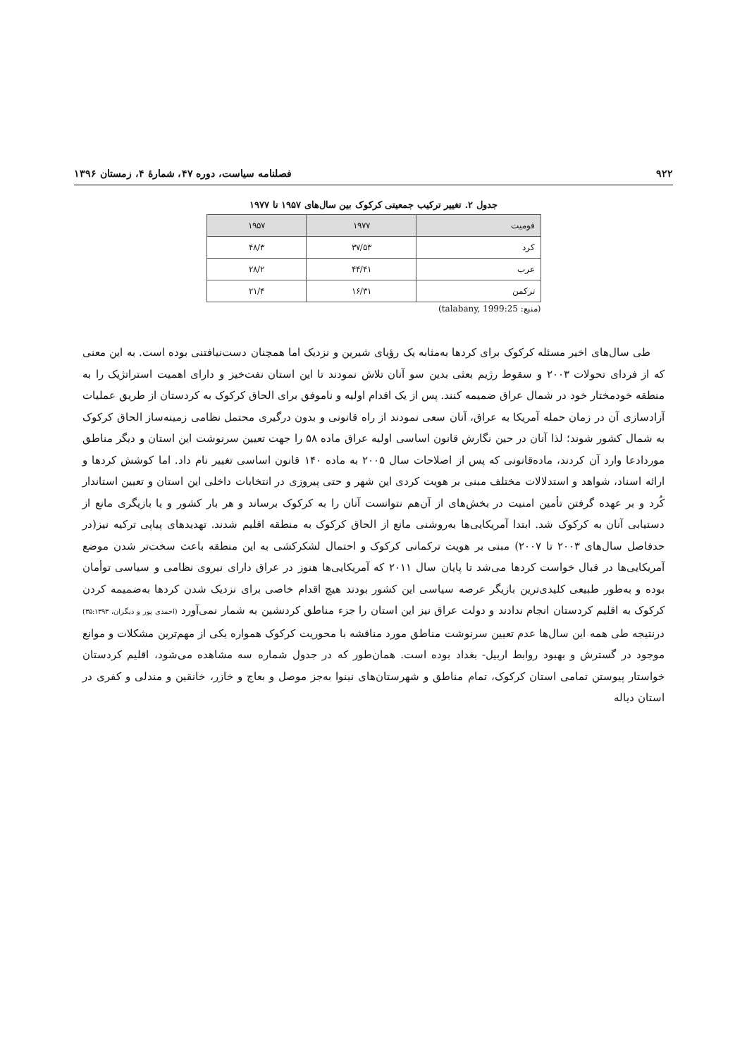۹۲۲ فصلنامه سیاست، دوره ۴۷، شمارهٔ ۴، زمستان ۱۳۹۶
جدول ۲. تغییر ترکیب جمعیتی کرکوک بین سال‌های ۱۹۵۷ تا ۱۹۷۷
| قومیت | ۱۹۷۷ | ۱۹۵۷ |
| --- | --- | --- |
| کرد | ۳۷/۵۳ | ۴۸/۳ |
| عرب | ۴۴/۴۱ | ۲۸/۲ |
| ترکمن | ۱۶/۳۱ | ۲۱/۴ |
(منبع: talabany, 1999:25)
طی سال‌های اخیر مسئله کرکوک برای کردها به‌مثابه یک رؤیای شیرین و نزدیک اما همچنان دست‌نیافتنی بوده است. به این معنی که از فردای تحولات ۲۰۰۳ و سقوط رژیم بعثی بدین سو آنان تلاش نمودند تا این استان نفت‌خیز و دارای اهمیت استراتژیک را به منطقه خودمختار خود در شمال عراق ضمیمه کنند. پس از یک اقدام اولیه و ناموفق برای الحاق کرکوک به کردستان از طریق عملیات آزادسازی آن در زمان حمله آمریکا به عراق، آنان سعی نمودند از راه قانونی و بدون درگیری محتمل نظامی زمینه‌ساز الحاق کرکوک به شمال کشور شوند؛ لذا آنان در حین نگارش قانون اساسی اولیه عراق ماده ۵۸ را جهت تعیین سرنوشت این استان و دیگر مناطق موردادعا وارد آن کردند، ماده‌قانونی که پس از اصلاحات سال ۲۰۰۵ به ماده ۱۴۰ قانون اساسی تغییر نام داد. اما کوشش کردها و ارائه اسناد، شواهد و استدلالات مختلف مبنی بر هویت کردی این شهر و حتی پیروزی در انتخابات داخلی این استان و تعیین استاندار کُرد و بر عهده گرفتن تأمین امنیت در بخش‌های از آن‌هم نتوانست آنان را به کرکوک برساند و هر بار کشور و یا بازیگری مانع از دستیابی آنان به کرکوک شد. ابتدا آمریکایی‌ها به‌روشنی مانع از الحاق کرکوک به منطقه اقلیم شدند. تهدیدهای پیاپی ترکیه نیز(در حدفاصل سال‌های ۲۰۰۳ تا ۲۰۰۷) مبنی بر هویت ترکمانی کرکوک و احتمال لشکرکشی به این منطقه باعث سخت‌تر شدن موضع آمریکایی‌ها در قبال خواست کردها می‌شد تا پایان سال ۲۰۱۱ که آمریکایی‌ها هنوز در عراق دارای نیروی نظامی و سیاسی توأمان بوده و به‌طور طبیعی کلیدی‌ترین بازیگر عرصه سیاسی این کشور بودند هیچ اقدام خاصی برای نزدیک شدن کردها به‌ضمیمه کردن کرکوک به اقلیم کردستان انجام ندادند و دولت عراق نیز این استان را جزء مناطق کردنشین به شمار نمی‌آورد (احمدی پور و دیگران، ۳۵:۱۳۹۳) درنتیجه طی همه این سال‌ها عدم تعیین سرنوشت مناطق مورد مناقشه با محوریت کرکوک همواره یکی از مهم‌ترین مشکلات و موانع موجود در گسترش و بهبود روابط اربیل- بغداد بوده است. همان‌طور که در جدول شماره سه مشاهده می‌شود، اقلیم کردستان خواستار پیوستن تمامی استان کرکوک، تمام مناطق و شهرستان‌های نینوا به‌جز موصل و بعاج و خازر، خانقین و مندلی و کفری در استان دیاله